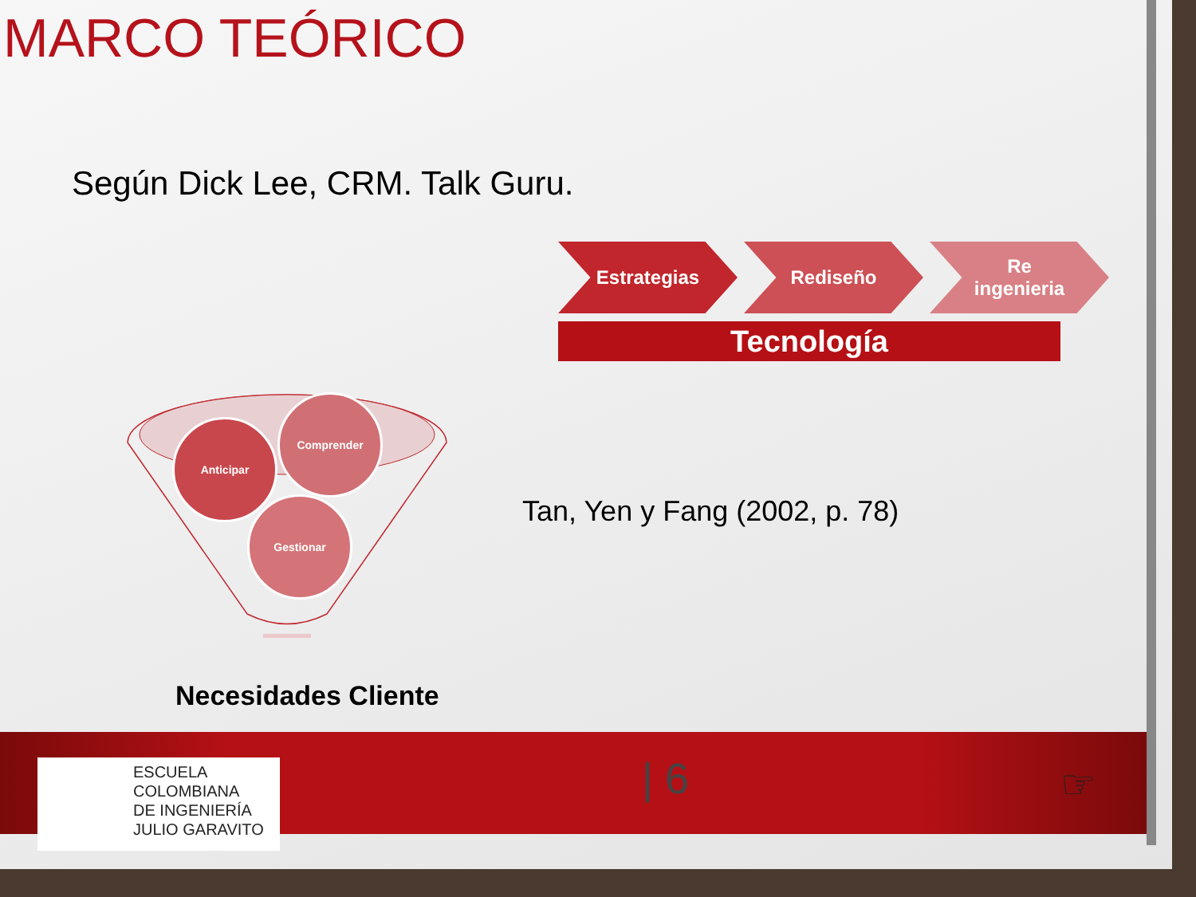MARCO TEÓRICO
Según Dick Lee, CRM. Talk Guru.
Estrategias Rediseño Re
ingenieria
Tecnología
Anticipar
Comprender
Gestionar
Tan, Yen y Fang (2002, p. 78)
Necesidades Cliente
ESCUELA
COLOMBIANA
DE INGENIERÍA
JULIO GARAVITO
| 6 ☞